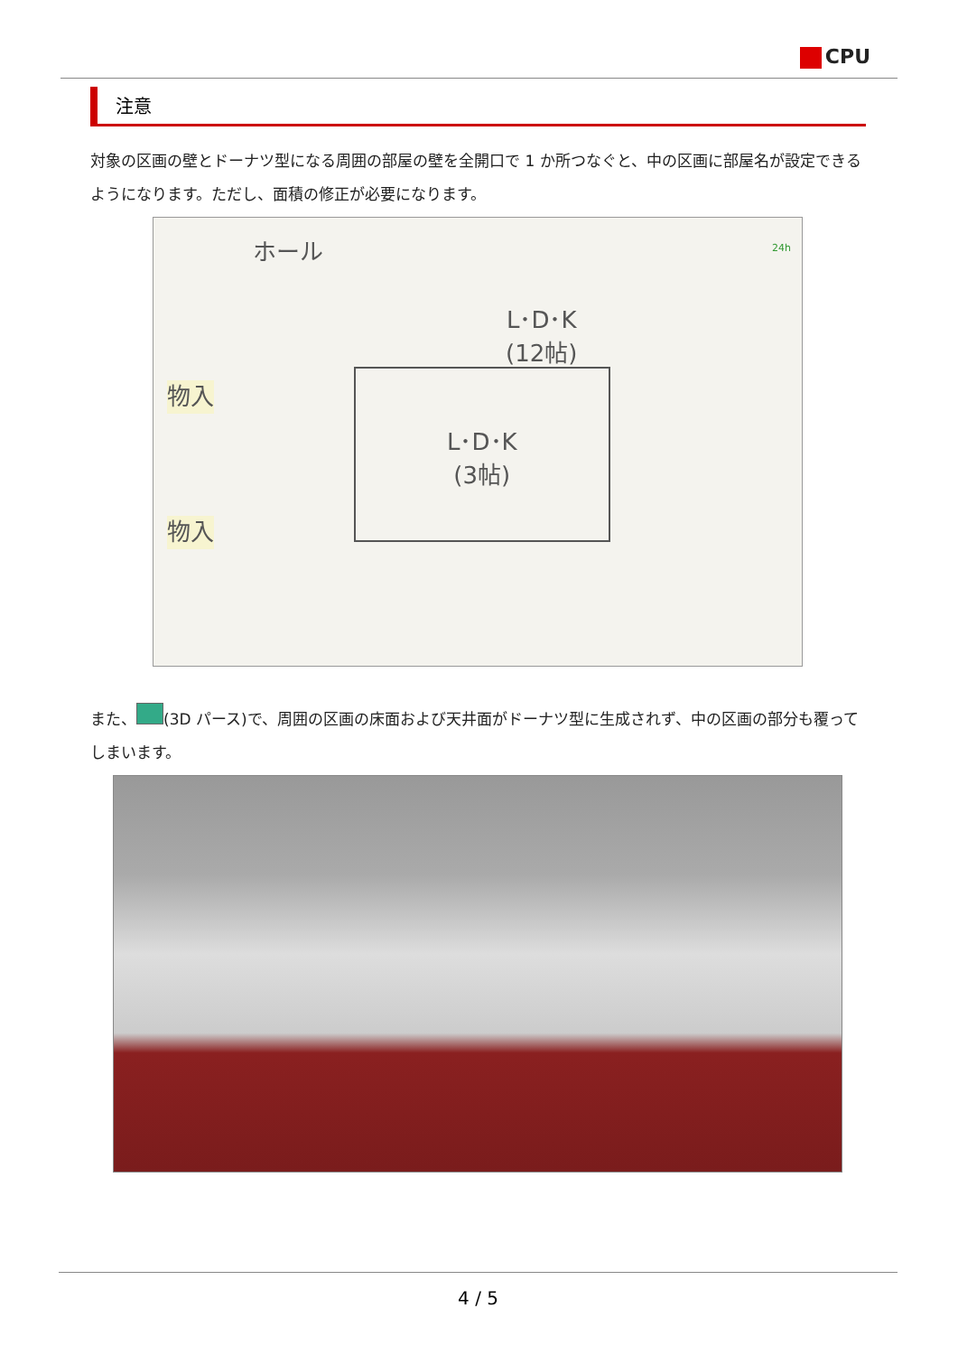CPU
注意
対象の区画の壁とドーナツ型になる周囲の部屋の壁を全開口で 1 か所つなぐと、中の区画に部屋名が設定できるようになります。ただし、面積の修正が必要になります。
ホール
L･D･K
(12帖)
L･D･K
(3帖)
物入
物入
24h
また、 (3D パース)で、周囲の区画の床面および天井面がドーナツ型に生成されず、中の区画の部分も覆ってしまいます。
4 / 5